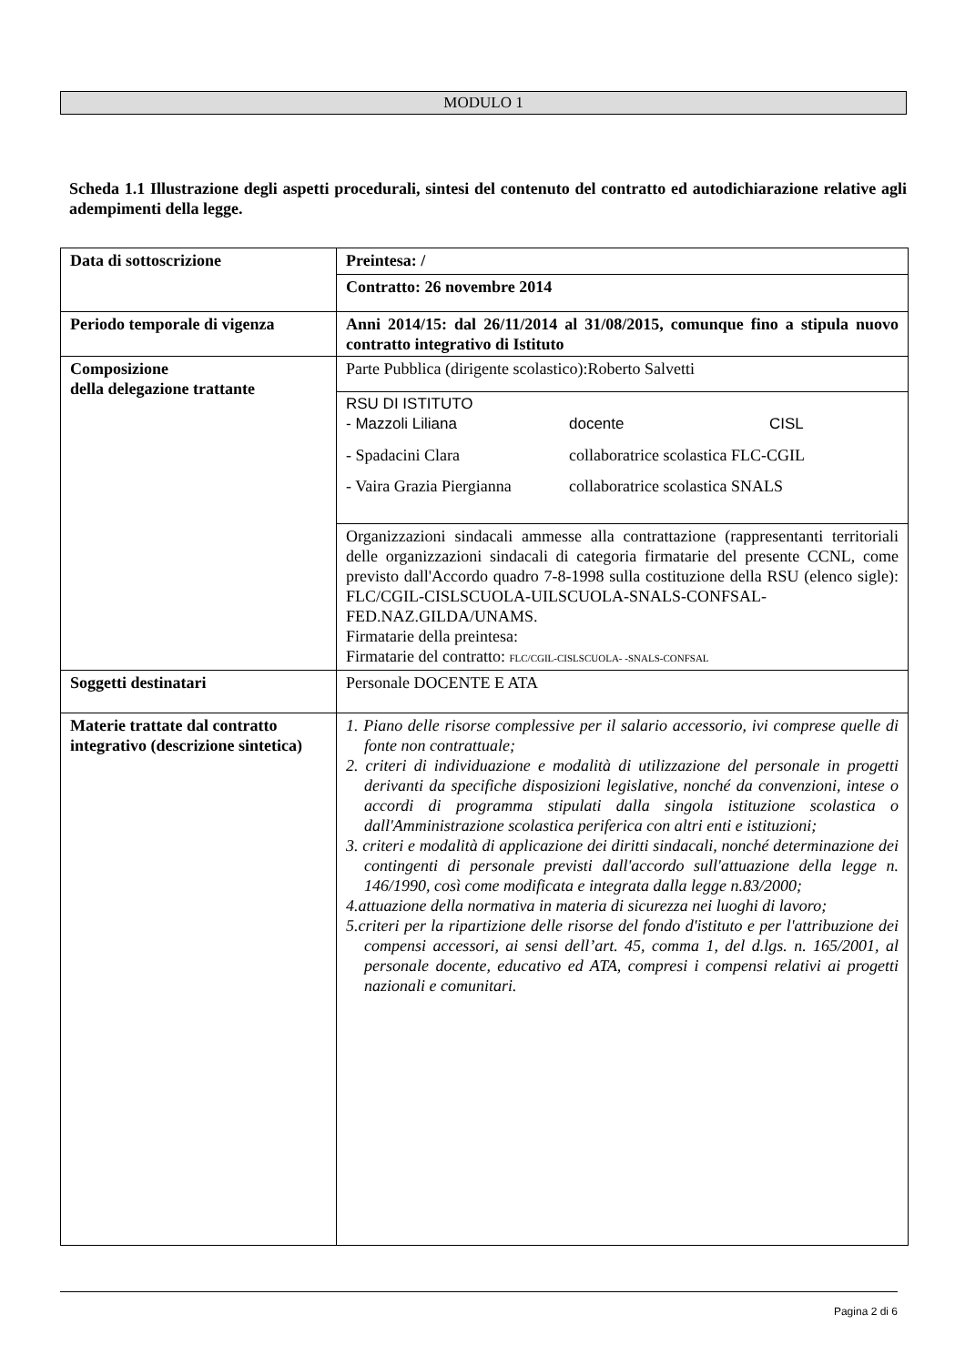MODULO 1
Scheda 1.1 Illustrazione degli aspetti procedurali, sintesi del contenuto del contratto ed autodichiarazione relative agli adempimenti della legge.
| Data di sottoscrizione | Preintesa: / |
| | Contratto: 26 novembre 2014 |
| Periodo temporale di vigenza | Anni 2014/15: dal 26/11/2014 al 31/08/2015, comunque fino a stipula nuovo contratto integrativo di Istituto |
| Composizione della delegazione trattante | Parte Pubblica (dirigente scolastico):Roberto Salvetti |
| | RSU DI ISTITUTO - Mazzoli Liliana docente CISL - Spadacini Clara collaboratrice scolastica FLC-CGIL - Vaira Grazia Piergianna collaboratrice scolastica SNALS |
| | Organizzazioni sindacali ammesse alla contrattazione (rappresentanti territoriali delle organizzazioni sindacali di categoria firmatarie del presente CCNL, come previsto dall'Accordo quadro 7-8-1998 sulla costituzione della RSU (elenco sigle): FLC/CGIL-CISLSCUOLA-UILSCUOLA-SNALS-CONFSAL-FED.NAZ.GILDA/UNAMS. Firmatarie della preintesa: Firmatarie del contratto: FLC/CGIL-CISLSCUOLA- -SNALS-CONFSAL |
| Soggetti destinatari | Personale DOCENTE E ATA |
| Materie trattate dal contratto integrativo (descrizione sintetica) | 1. Piano delle risorse complessive per il salario accessorio, ivi comprese quelle di fonte non contrattuale; 2. criteri di individuazione e modalità di utilizzazione del personale in progetti derivanti da specifiche disposizioni legislative, nonché da convenzioni, intese o accordi di programma stipulati dalla singola istituzione scolastica o dall'Amministrazione scolastica periferica con altri enti e istituzioni; 3. criteri e modalità di applicazione dei diritti sindacali, nonché determinazione dei contingenti di personale previsti dall'accordo sull'attuazione della legge n. 146/1990, così come modificata e integrata dalla legge n.83/2000; 4.attuazione della normativa in materia di sicurezza nei luoghi di lavoro; 5.criteri per la ripartizione delle risorse del fondo d'istituto e per l'attribuzione dei compensi accessori, ai sensi dell’art. 45, comma 1, del d.lgs. n. 165/2001, al personale docente, educativo ed ATA, compresi i compensi relativi ai progetti nazionali e comunitari. |
Pagina 2 di 6